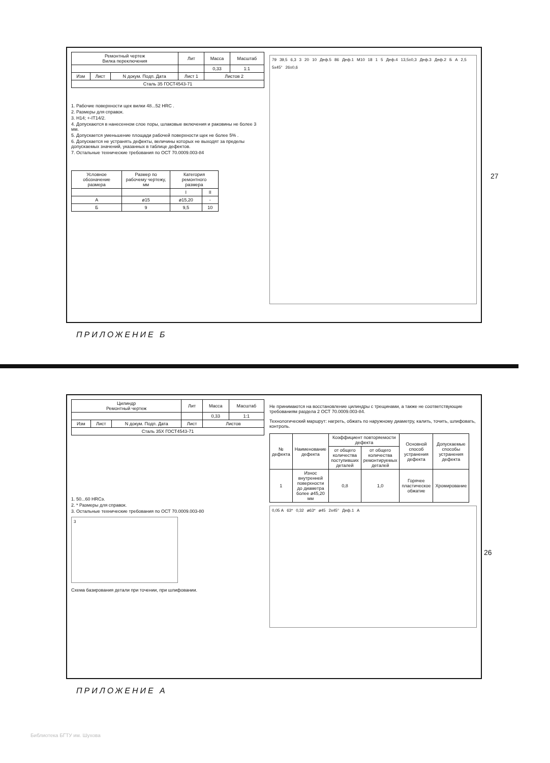| Ремонтный чертеж Вилка переключения | | | Лит | Масса | Масштаб |
| | | | | 0,33 | 1:1 |
| Изм | Лист | N докум. Подп. Дата | Лист 1 | Листов 2 | |
| Сталь 35 ГОСТ4543-71 | | | | | |
1. Рабочие поверхности щек вилки 48...52 HRC .
2. Размеры для справок.
3. H14; +-IT14/2.
4. Допускаются в нанесенном слое поры, шлаковые включения и раковины не более 3 мм.
5. Допускается уменьшение площади рабочей поверхности щек не более 5% .
6. Допускается не устранять дефекты, величины которых не выходят за пределы допускаемых значений, указанных в таблице дефектов.
7. Остальные технические требования по ОСТ 70.0009.003-84
| Условное обозначение размера | Размер по рабочему чертежу, мм | Категория ремонтного размера | |
| --- | --- | --- | --- |
| | | I | II |
| А | ø15 | ø15,20 | - |
| Б | 9 | 9,5 | 10 |
79 39,5 6,3 3 20 10 Деф.5 86 Деф.1 M10 18 1 5 Деф.4 13,5±0,3 Деф.3 Деф.2 Б А 2,5 5x45° 26±0,6
27
ПРИЛОЖЕНИЕ Б
| Цилиндр Ремонтный чертеж | | | Лит | Масса | Масштаб |
| | | | | 0,33 | 1:1 |
| Изм | Лист | N докум. Подп. Дата | Лист | Листов | |
| Сталь 35Х ГОСТ4543-71 | | | | | |
1. 50...60 HRCэ.
2. * Размеры для справок.
3. Остальные технические требования по ОСТ 70.0009.003-80
3
Схема базирования детали при точении, при шлифовании.
Не принимаются на восстановление цилиндры с трещинами, а также не соответствующие требованиям раздела 2 ОСТ 70.0009.003-84.
Технологический маршрут: нагреть, обжать по наружному диаметру, калить, точить, шлифовать, контроль.
| № дефекта | Наименование дефекта | Коэффициент повторяемости дефекта | | Основной способ устранения дефекта | Допускаемые способы устранения дефекта |
| --- | --- | --- | --- | --- | --- |
| | | от общего количества поступивших деталей | от общего количества ремонтируемых деталей | | |
| 1 | Износ внутренней поверхности до диаметра более ø45,20 мм | 0,8 | 1,0 | Горячее пластическое обжатие | Хромирование |
0,05 А 63* 0,32 ø63* ø45 2x45° Деф.1 А
26
ПРИЛОЖЕНИЕ А
Библиотека БГТУ им. Шухова